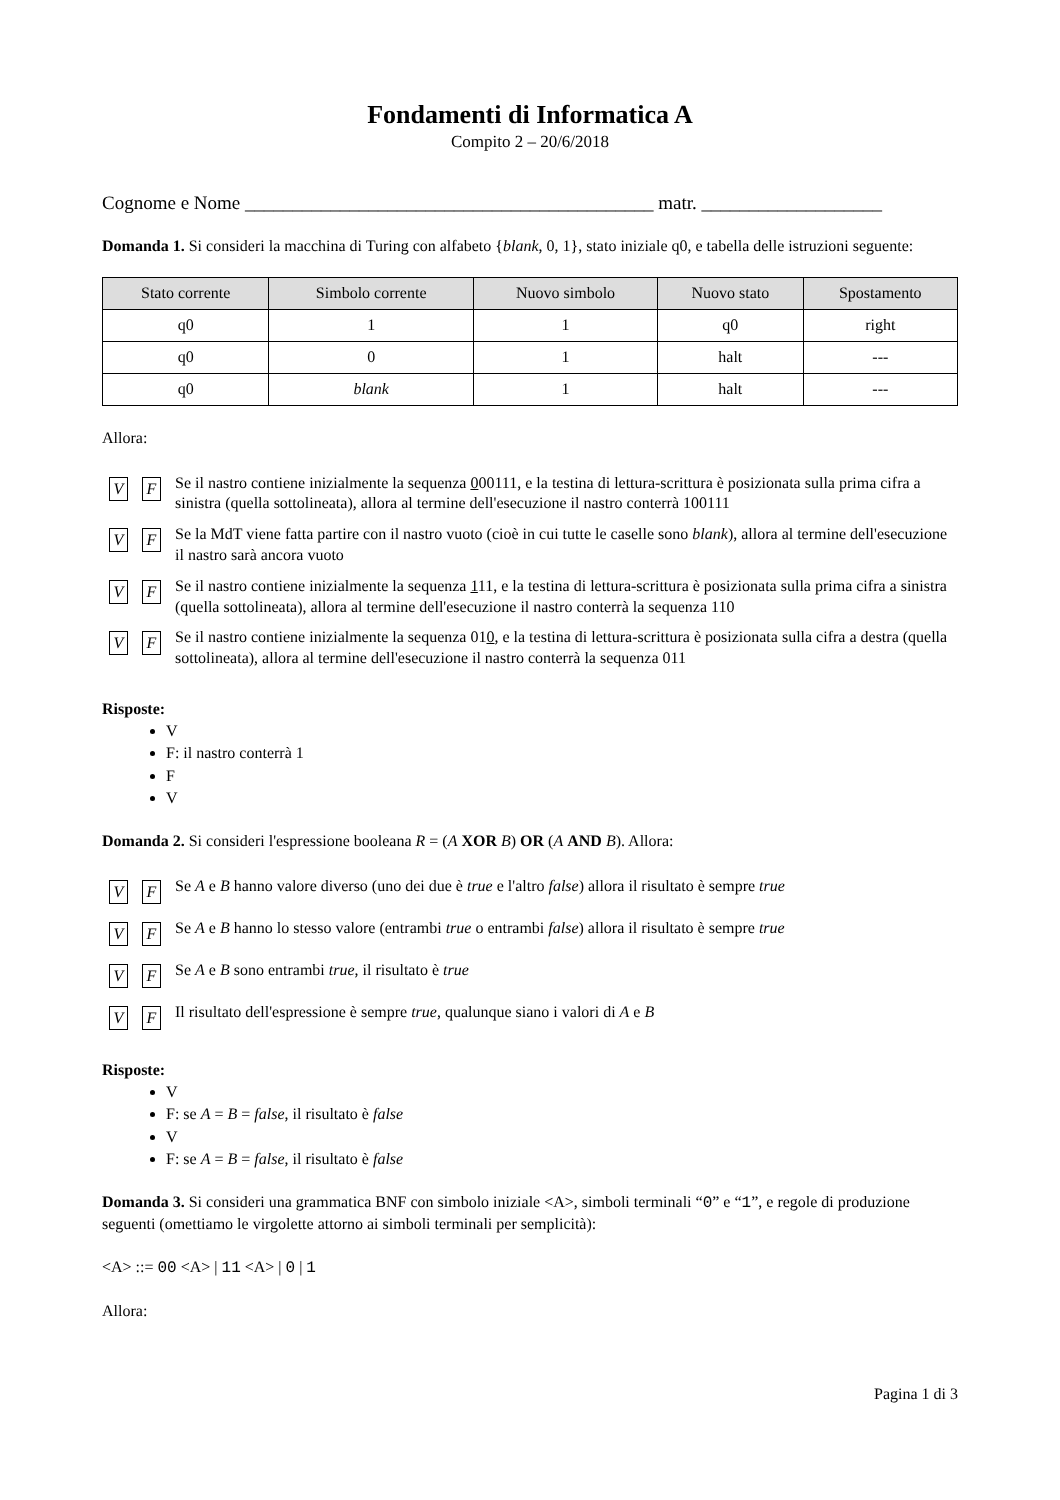Fondamenti di Informatica A
Compito 2 – 20/6/2018
Cognome e Nome ___________________________________________ matr. ___________________
Domanda 1. Si consideri la macchina di Turing con alfabeto {blank, 0, 1}, stato iniziale q0, e tabella delle istruzioni seguente:
| Stato corrente | Simbolo corrente | Nuovo simbolo | Nuovo stato | Spostamento |
| --- | --- | --- | --- | --- |
| q0 | 1 | 1 | q0 | right |
| q0 | 0 | 1 | halt | --- |
| q0 | blank | 1 | halt | --- |
Allora:
V F Se il nastro contiene inizialmente la sequenza 000111, e la testina di lettura-scrittura è posizionata sulla prima cifra a sinistra (quella sottolineata), allora al termine dell'esecuzione il nastro conterrà 100111
V F Se la MdT viene fatta partire con il nastro vuoto (cioè in cui tutte le caselle sono blank), allora al termine dell'esecuzione il nastro sarà ancora vuoto
V F Se il nastro contiene inizialmente la sequenza 111, e la testina di lettura-scrittura è posizionata sulla prima cifra a sinistra (quella sottolineata), allora al termine dell'esecuzione il nastro conterrà la sequenza 110
V F Se il nastro contiene inizialmente la sequenza 010, e la testina di lettura-scrittura è posizionata sulla cifra a destra (quella sottolineata), allora al termine dell'esecuzione il nastro conterrà la sequenza 011
Risposte:
V
F: il nastro conterrà 1
F
V
Domanda 2. Si consideri l'espressione booleana R = (A XOR B) OR (A AND B). Allora:
V F Se A e B hanno valore diverso (uno dei due è true e l'altro false) allora il risultato è sempre true
V F Se A e B hanno lo stesso valore (entrambi true o entrambi false) allora il risultato è sempre true
V F Se A e B sono entrambi true, il risultato è true
V F Il risultato dell'espressione è sempre true, qualunque siano i valori di A e B
Risposte:
V
F: se A = B = false, il risultato è false
V
F: se A = B = false, il risultato è false
Domanda 3. Si consideri una grammatica BNF con simbolo iniziale <A>, simboli terminali “0” e “1”, e regole di produzione seguenti (omettiamo le virgolette attorno ai simboli terminali per semplicità):
<A> ::= 00 <A> | 11 <A> | 0 | 1
Allora:
Pagina 1 di 3